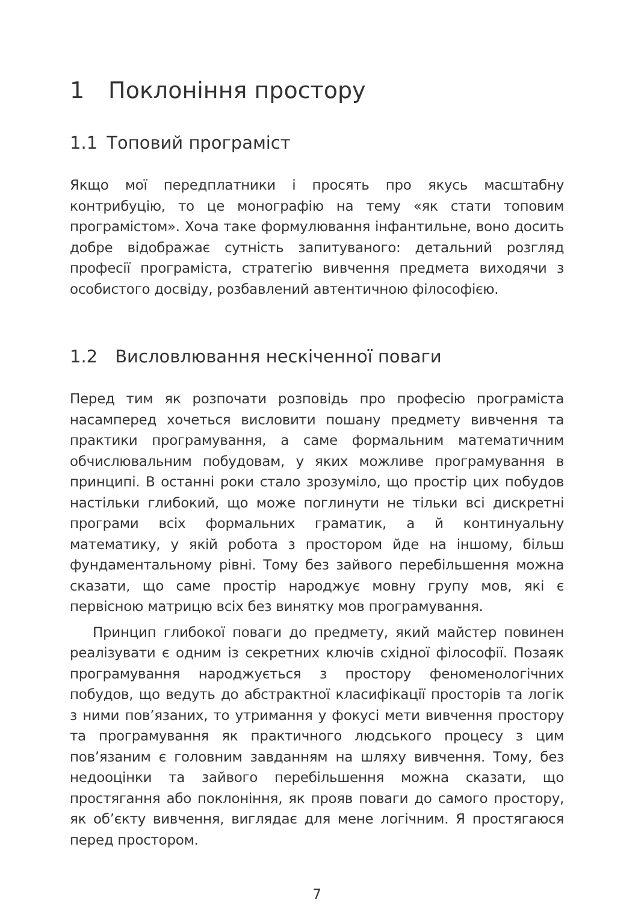1 Поклоніння простору
1.1 Топовий програміст
Якщо мої передплатники і просять про якусь масштабну контрибуцію, то це монографію на тему «як стати топовим програмістом». Хоча таке формулювання інфантильне, воно досить добре відображає сутність запитуваного: детальний розгляд професії програміста, стратегію вивчення предмета виходячи з особистого досвіду, розбавлений автентичною філософією.
1.2 Висловлювання нескіченної поваги
Перед тим як розпочати розповідь про професію програміста насамперед хочеться висловити пошану предмету вивчення та практики програмування, а саме формальним математичним обчислювальним побудовам, у яких можливе програмування в принципі. В останні роки стало зрозуміло, що простір цих побудов настільки глибокий, що може поглинути не тільки всі дискретні програми всіх формальних граматик, а й континуальну математику, у якій робота з простором йде на іншому, більш фундаментальному рівні. Тому без зайвого перебільшення можна сказати, що саме простір народжує мовну групу мов, які є первісною матрицю всіх без винятку мов програмування.
Принцип глибокої поваги до предмету, який майстер повинен реалізувати є одним із секретних ключів східної філософії. Позаяк програмування народжується з простору феноменологічних побудов, що ведуть до абстрактної класифікації просторів та логік з ними пов’язаних, то утримання у фокусі мети вивчення простору та програмування як практичного людського процесу з цим пов’язаним є головним завданням на шляху вивчення. Тому, без недооцінки та зайвого перебільшення можна сказати, що простягання або поклоніння, як прояв поваги до самого простору, як об’єкту вивчення, виглядає для мене логічним. Я простягаюся перед простором.
7